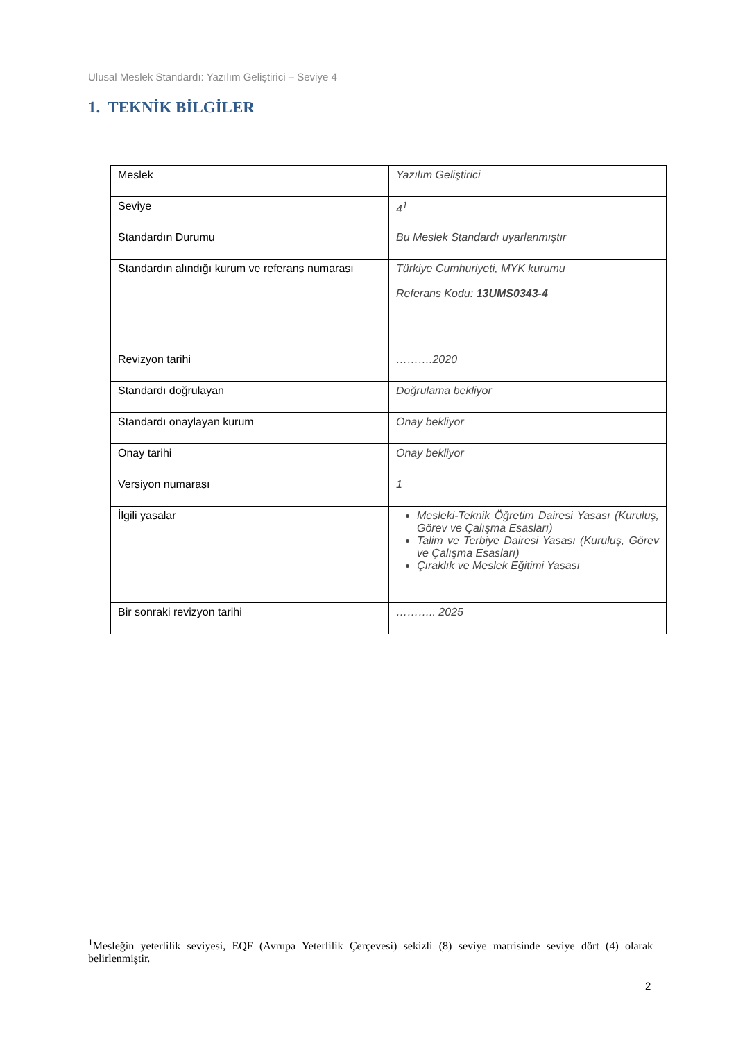Ulusal Meslek Standardı: Yazılım Geliştirici – Seviye 4
1. TEKNİK BİLGİLER
| Meslek | Yazılım Geliştirici |
| Seviye | 4<sup>1</sup> |
| Standardın Durumu | Bu Meslek Standardı uyarlanmıştır |
| Standardın alındığı kurum ve referans numarası | Türkiye Cumhuriyeti, MYK kurumu Referans Kodu: 13UMS0343-4 |
| Revizyon tarihi | ……….2020 |
| Standardı doğrulayan | Doğrulama bekliyor |
| Standardı onaylayan kurum | Onay bekliyor |
| Onay tarihi | Onay bekliyor |
| Versiyon numarası | 1 |
| İlgili yasalar | Mesleki-Teknik Öğretim Dairesi Yasası (Kuruluş, Görev ve Çalışma Esasları) Talim ve Terbiye Dairesi Yasası (Kuruluş, Görev ve Çalışma Esasları) Çıraklık ve Meslek Eğitimi Yasası |
| Bir sonraki revizyon tarihi | ……….. 2025 |
<sup>1</sup> Mesleğin yeterlilik seviyesi, EQF (Avrupa Yeterlilik Çerçevesi) sekizli (8) seviye matrisinde seviye dört (4) olarak belirlenmiştir.
2